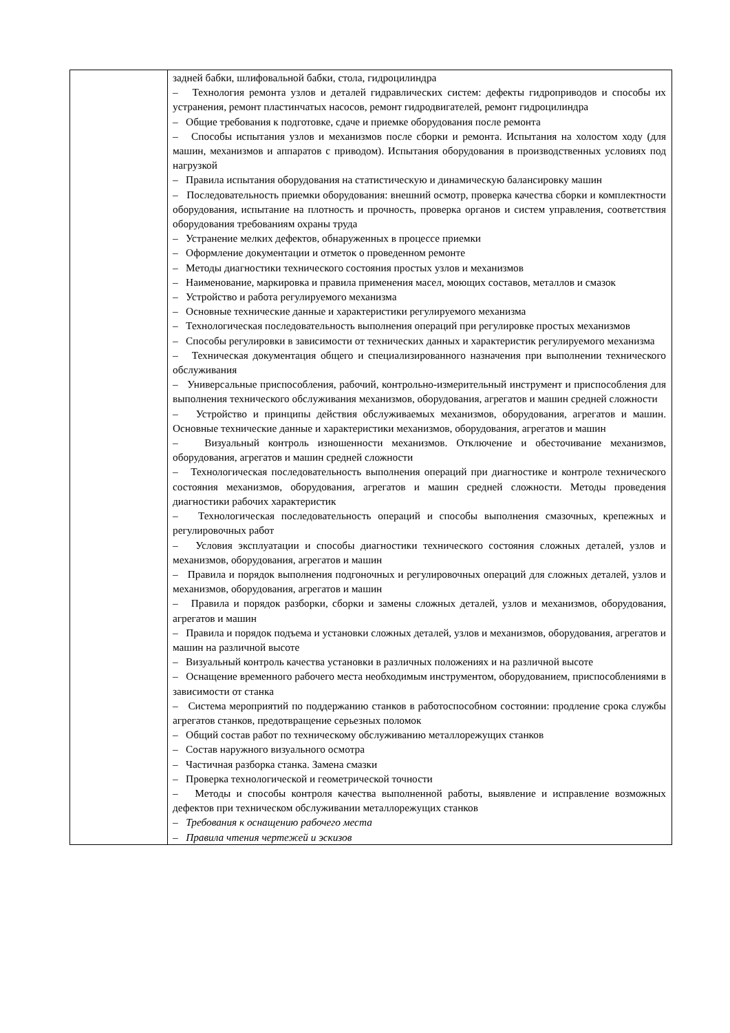| | задней бабки, шлифовальной бабки, стола, гидроцилиндра – Технология ремонта узлов и деталей гидравлических систем: дефекты гидроприводов и способы их устранения, ремонт пластинчатых насосов, ремонт гидродвигателей, ремонт гидроцилиндра – Общие требования к подготовке, сдаче и приемке оборудования после ремонта – Способы испытания узлов и механизмов после сборки и ремонта. Испытания на холостом ходу (для машин, механизмов и аппаратов с приводом). Испытания оборудования в производственных условиях под нагрузкой – Правила испытания оборудования на статистическую и динамическую балансировку машин – Последовательность приемки оборудования: внешний осмотр, проверка качества сборки и комплектности оборудования, испытание на плотность и прочность, проверка органов и систем управления, соответствия оборудования требованиям охраны труда – Устранение мелких дефектов, обнаруженных в процессе приемки – Оформление документации и отметок о проведенном ремонте – Методы диагностики технического состояния простых узлов и механизмов – Наименование, маркировка и правила применения масел, моющих составов, металлов и смазок – Устройство и работа регулируемого механизма – Основные технические данные и характеристики регулируемого механизма – Технологическая последовательность выполнения операций при регулировке простых механизмов – Способы регулировки в зависимости от технических данных и характеристик регулируемого механизма – Техническая документация общего и специализированного назначения при выполнении технического обслуживания – Универсальные приспособления, рабочий, контрольно-измерительный инструмент и приспособления для выполнения технического обслуживания механизмов, оборудования, агрегатов и машин средней сложности – Устройство и принципы действия обслуживаемых механизмов, оборудования, агрегатов и машин. Основные технические данные и характеристики механизмов, оборудования, агрегатов и машин – Визуальный контроль изношенности механизмов. Отключение и обесточивание механизмов, оборудования, агрегатов и машин средней сложности – Технологическая последовательность выполнения операций при диагностике и контроле технического состояния механизмов, оборудования, агрегатов и машин средней сложности. Методы проведения диагностики рабочих характеристик – Технологическая последовательность операций и способы выполнения смазочных, крепежных и регулировочных работ – Условия эксплуатации и способы диагностики технического состояния сложных деталей, узлов и механизмов, оборудования, агрегатов и машин – Правила и порядок выполнения подгоночных и регулировочных операций для сложных деталей, узлов и механизмов, оборудования, агрегатов и машин – Правила и порядок разборки, сборки и замены сложных деталей, узлов и механизмов, оборудования, агрегатов и машин – Правила и порядок подъема и установки сложных деталей, узлов и механизмов, оборудования, агрегатов и машин на различной высоте – Визуальный контроль качества установки в различных положениях и на различной высоте – Оснащение временного рабочего места необходимым инструментом, оборудованием, приспособлениями в зависимости от станка – Система мероприятий по поддержанию станков в работоспособном состоянии: продление срока службы агрегатов станков, предотвращение серьезных поломок – Общий состав работ по техническому обслуживанию металлорежущих станков – Состав наружного визуального осмотра – Частичная разборка станка. Замена смазки – Проверка технологической и геометрической точности – Методы и способы контроля качества выполненной работы, выявление и исправление возможных дефектов при техническом обслуживании металлорежущих станков – Требования к оснащению рабочего места – Правила чтения чертежей и эскизов |